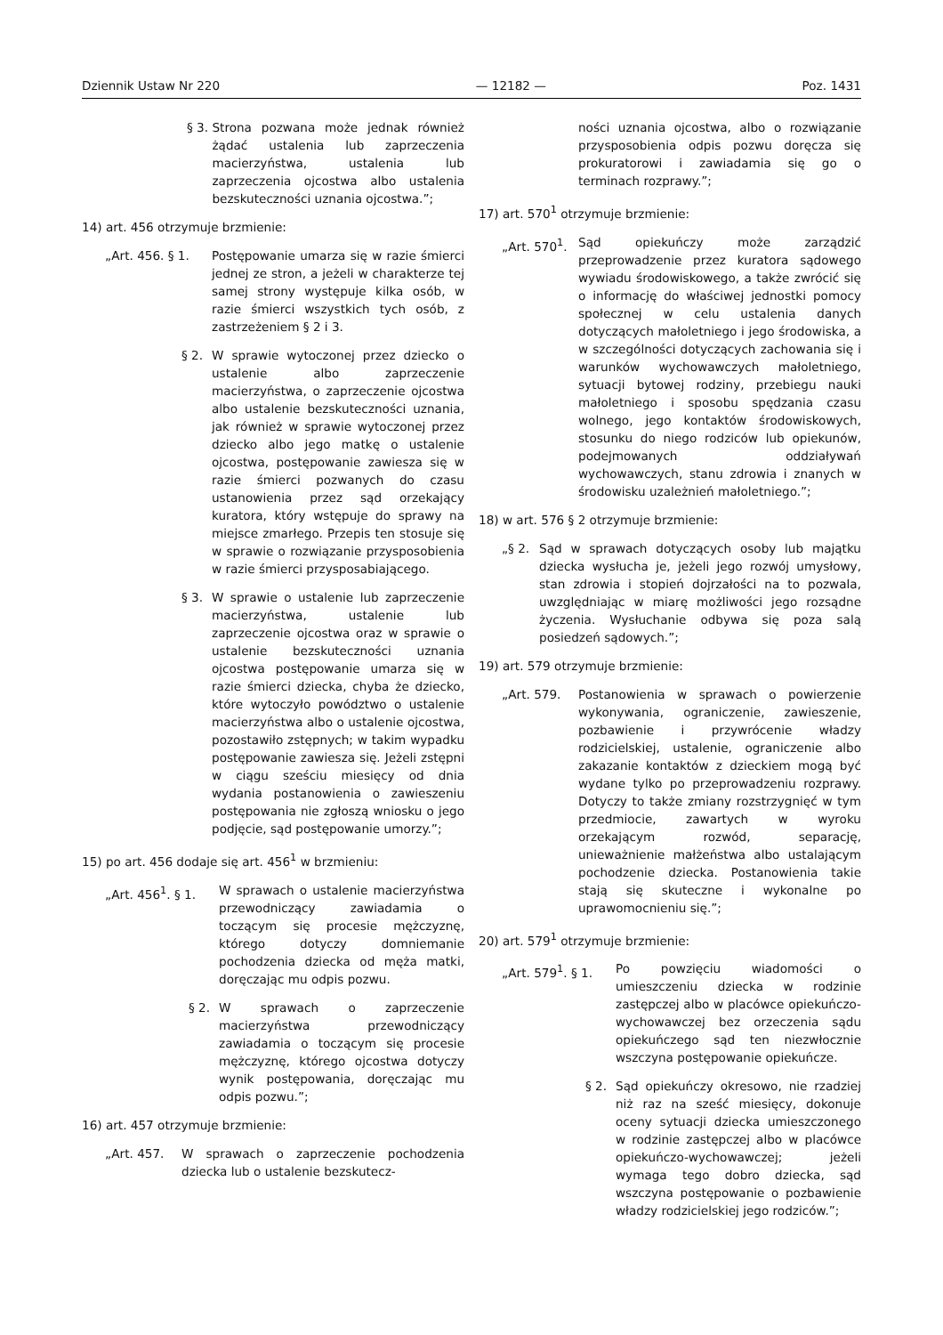Dziennik Ustaw Nr 220 — 12182 — Poz. 1431
§ 3. Strona pozwana może jednak również żądać ustalenia lub zaprzeczenia macierzyństwa, ustalenia lub zaprzeczenia ojcostwa albo ustalenia bezskuteczności uznania ojcostwa.”;
14) art. 456 otrzymuje brzmienie:
„Art. 456. § 1. Postępowanie umarza się w razie śmierci jednej ze stron, a jeżeli w charakterze tej samej strony występuje kilka osób, w razie śmierci wszystkich tych osób, z zastrzeżeniem § 2 i 3.
§ 2. W sprawie wytoczonej przez dziecko o ustalenie albo zaprzeczenie macierzyństwa, o zaprzeczenie ojcostwa albo ustalenie bezskuteczności uznania, jak również w sprawie wytoczonej przez dziecko albo jego matkę o ustalenie ojcostwa, postępowanie zawiesza się w razie śmierci pozwanych do czasu ustanowienia przez sąd orzekający kuratora, który wstępuje do sprawy na miejsce zmarłego. Przepis ten stosuje się w sprawie o rozwiązanie przysposobienia w razie śmierci przysposabiającego.
§ 3. W sprawie o ustalenie lub zaprzeczenie macierzyństwa, ustalenie lub zaprzeczenie ojcostwa oraz w sprawie o ustalenie bezskuteczności uznania ojcostwa postępowanie umarza się w razie śmierci dziecka, chyba że dziecko, które wytoczyło powództwo o ustalenie macierzyństwa albo o ustalenie ojcostwa, pozostawiło zstępnych; w takim wypadku postępowanie zawiesza się. Jeżeli zstępni w ciągu sześciu miesięcy od dnia wydania postanowienia o zawieszeniu postępowania nie zgłoszą wniosku o jego podjęcie, sąd postępowanie umorzy.”;
15) po art. 456 dodaje się art. 456<sup>1</sup> w brzmieniu:
„Art. 456<sup>1</sup>. § 1. W sprawach o ustalenie macierzyństwa przewodniczący zawiadamia o toczącym się procesie mężczyznę, którego dotyczy domniemanie pochodzenia dziecka od męża matki, doręczając mu odpis pozwu.
§ 2. W sprawach o zaprzeczenie macierzyństwa przewodniczący zawiadamia o toczącym się procesie mężczyznę, którego ojcostwa dotyczy wynik postępowania, doręczając mu odpis pozwu.”;
16) art. 457 otrzymuje brzmienie:
„Art. 457. W sprawach o zaprzeczenie pochodzenia dziecka lub o ustalenie bezskutecz-
ności uznania ojcostwa, albo o rozwiązanie przysposobienia odpis pozwu doręcza się prokuratorowi i zawiadamia się go o terminach rozprawy.”;
17) art. 570<sup>1</sup> otrzymuje brzmienie:
„Art. 570<sup>1</sup>. Sąd opiekuńczy może zarządzić przeprowadzenie przez kuratora sądowego wywiadu środowiskowego, a także zwrócić się o informację do właściwej jednostki pomocy społecznej w celu ustalenia danych dotyczących małoletniego i jego środowiska, a w szczególności dotyczących zachowania się i warunków wychowawczych małoletniego, sytuacji bytowej rodziny, przebiegu nauki małoletniego i sposobu spędzania czasu wolnego, jego kontaktów środowiskowych, stosunku do niego rodziców lub opiekunów, podejmowanych oddziaływań wychowawczych, stanu zdrowia i znanych w środowisku uzależnień małoletniego.”;
18) w art. 576 § 2 otrzymuje brzmienie:
„§ 2. Sąd w sprawach dotyczących osoby lub majątku dziecka wysłucha je, jeżeli jego rozwój umysłowy, stan zdrowia i stopień dojrzałości na to pozwala, uwzględniając w miarę możliwości jego rozsądne życzenia. Wysłuchanie odbywa się poza salą posiedzeń sądowych.”;
19) art. 579 otrzymuje brzmienie:
„Art. 579. Postanowienia w sprawach o powierzenie wykonywania, ograniczenie, zawieszenie, pozbawienie i przywrócenie władzy rodzicielskiej, ustalenie, ograniczenie albo zakazanie kontaktów z dzieckiem mogą być wydane tylko po przeprowadzeniu rozprawy. Dotyczy to także zmiany rozstrzygnięć w tym przedmiocie, zawartych w wyroku orzekającym rozwód, separację, unieważnienie małżeństwa albo ustalającym pochodzenie dziecka. Postanowienia takie stają się skuteczne i wykonalne po uprawomocnieniu się.”;
20) art. 579<sup>1</sup> otrzymuje brzmienie:
„Art. 579<sup>1</sup>. § 1. Po powzięciu wiadomości o umieszczeniu dziecka w rodzinie zastępczej albo w placówce opiekuńczo-wychowawczej bez orzeczenia sądu opiekuńczego sąd ten niezwłocznie wszczyna postępowanie opiekuńcze.
§ 2. Sąd opiekuńczy okresowo, nie rzadziej niż raz na sześć miesięcy, dokonuje oceny sytuacji dziecka umieszczonego w rodzinie zastępczej albo w placówce opiekuńczo-wychowawczej; jeżeli wymaga tego dobro dziecka, sąd wszczyna postępowanie o pozbawienie władzy rodzicielskiej jego rodziców.”;